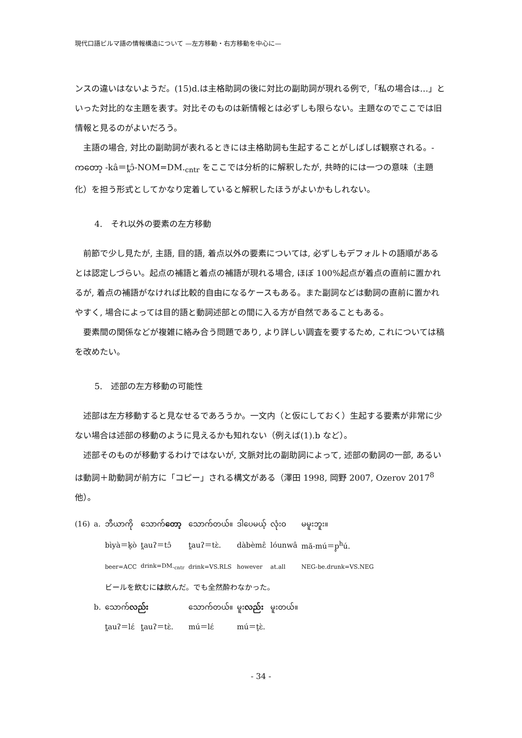現代口語ビルマ語の情報構造について —左方移動・右方移動を中心に—
ンスの違いはないようだ。(15)d.は主格助詞の後に対比の副助詞が現れる例で,「私の場合は…」といった対比的な主題を表す。対比そのものは新情報とは必ずしも限らない。主題なのでここでは旧情報と見るのがよいだろう。
主語の場合, 対比の副助詞が表れるときには主格助詞も生起することがしばしば観察される。-ကတော့ -kâ＝t̪ɔ̂-NOM=DM.<sub>cntr</sub> をここでは分析的に解釈したが, 共時的には一つの意味（主題化）を担う形式としてかなり定着していると解釈したほうがよいかもしれない。
4.　それ以外の要素の左方移動
前節で少し見たが, 主語, 目的語, 着点以外の要素については, 必ずしもデフォルトの語順があるとは認定しづらい。起点の補語と着点の補語が現れる場合, ほぼ 100%起点が着点の直前に置かれるが, 着点の補語がなければ比較的自由になるケースもある。また副詞などは動詞の直前に置かれやすく, 場合によっては目的語と動詞述部との間に入る方が自然であることもある。
要素間の関係などが複雑に絡み合う問題であり, より詳しい調査を要するため, これについては稿を改めたい。
5.　述部の左方移動の可能性
述部は左方移動すると見なせるであろうか。一文内（と仮にしておく）生起する要素が非常に少ない場合は述部の移動のように見えるかも知れない（例えば(1).b など）。
述部そのものが移動するわけではないが, 文脈対比の副助詞によって, 述部の動詞の一部, あるいは動詞＋助動詞が前方に「コピー」される構文がある（澤田 1998, 岡野 2007, Ozerov 2017<sup>8</sup>他）。
| (16) | a. | ဘီယာကို | သောက် တော့ | သောက်တယ်။ | ဒါပေမယ့် | လုံးဝ | မမူးဘူး။ |
| | | bìyà＝k̬ò | t̪auʔ＝tɔ̂ | t̪auʔ＝tɛ̀. | dàbèmɛ̂ | lóunwâ | mă-mú＝p̬<sup>h</sup>ú. |
| | | beer=ACC | drink=DM.<sub>cntr</sub> | drink=VS.RLS | however | at.all | NEG-be.drunk=VS.NEG |
| | | ビールを飲むに は 飲んだ。でも全然酔わなかった。 | | | | | |
| | b. | သောက် လည်း | | သောက်တယ်။ | မူး လည်း | မူးတယ်။ | |
| | | t̪auʔ＝lɛ́ | t̪auʔ＝tɛ̀. | mú＝lɛ́ | mú＝t̬ɛ̀. | | |
- 34 -